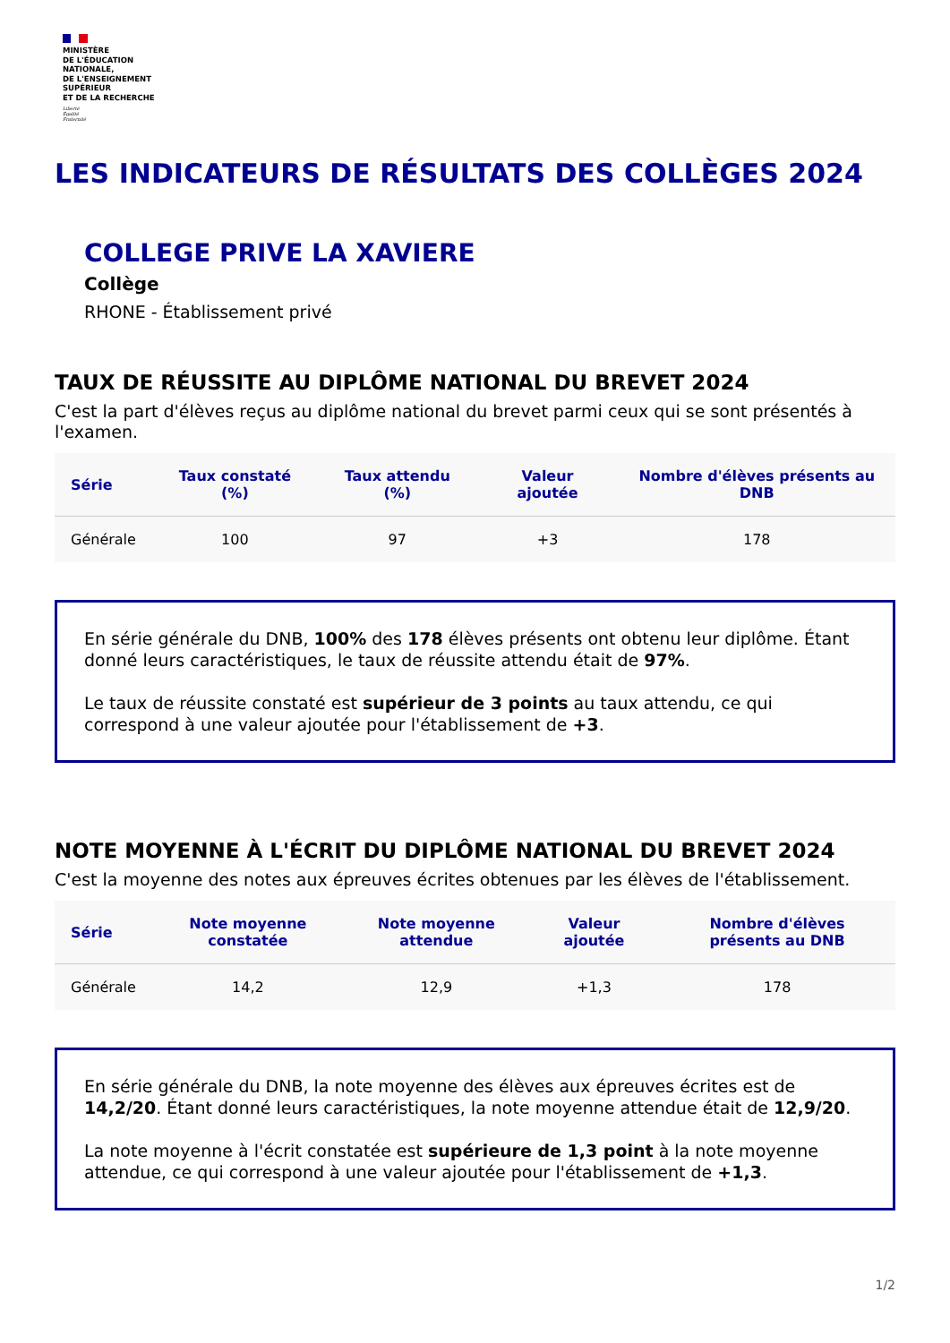MINISTÈRE
DE L'ÉDUCATION
NATIONALE,
DE L'ENSEIGNEMENT
SUPÉRIEUR
ET DE LA RECHERCHE
Liberté
Égalité
Fraternité
LES INDICATEURS DE RÉSULTATS DES COLLÈGES 2024
COLLEGE PRIVE LA XAVIERE
Collège
RHONE - Établissement privé
TAUX DE RÉUSSITE AU DIPLÔME NATIONAL DU BREVET 2024
C'est la part d'élèves reçus au diplôme national du brevet parmi ceux qui se sont présentés à l'examen.
| Série | Taux constaté (%) | Taux attendu (%) | Valeur ajoutée | Nombre d'élèves présents au DNB |
| --- | --- | --- | --- | --- |
| Générale | 100 | 97 | +3 | 178 |
En série générale du DNB, 100% des 178 élèves présents ont obtenu leur diplôme. Étant donné leurs caractéristiques, le taux de réussite attendu était de 97%.
Le taux de réussite constaté est supérieur de 3 points au taux attendu, ce qui correspond à une valeur ajoutée pour l'établissement de +3.
NOTE MOYENNE À L'ÉCRIT DU DIPLÔME NATIONAL DU BREVET 2024
C'est la moyenne des notes aux épreuves écrites obtenues par les élèves de l'établissement.
| Série | Note moyenne constatée | Note moyenne attendue | Valeur ajoutée | Nombre d'élèves présents au DNB |
| --- | --- | --- | --- | --- |
| Générale | 14,2 | 12,9 | +1,3 | 178 |
En série générale du DNB, la note moyenne des élèves aux épreuves écrites est de 14,2/20. Étant donné leurs caractéristiques, la note moyenne attendue était de 12,9/20.
La note moyenne à l'écrit constatée est supérieure de 1,3 point à la note moyenne attendue, ce qui correspond à une valeur ajoutée pour l'établissement de +1,3.
1/2